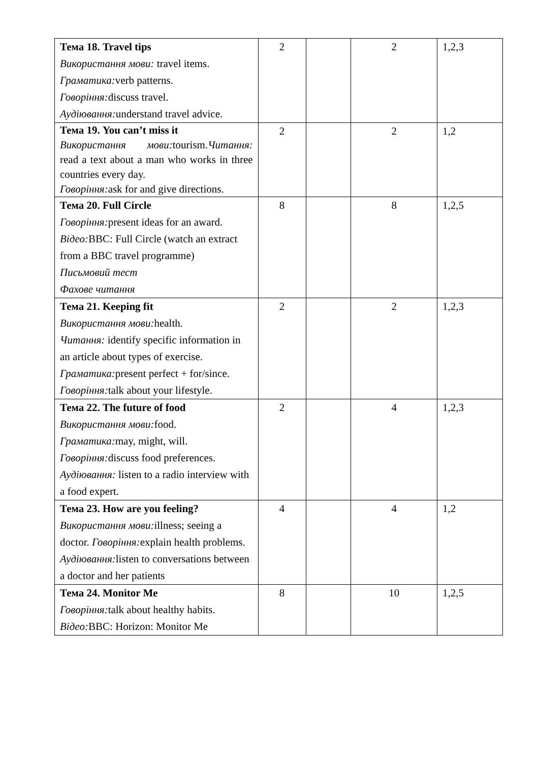| Тема 18. Travel tips Використання мови: travel items. Граматика: verb patterns. Говоріння: discuss travel. Аудіювання: understand travel advice. | 2 | | 2 | 1,2,3 |
| Тема 19. You can’t miss it Використання мови: tourism. Читання: read a text about a man who works in three countries every day. Говоріння: ask for and give directions. | 2 | | 2 | 1,2 |
| Тема 20. Full Circle Говоріння: present ideas for an award. Відео: BBC: Full Circle (watch an extract from a BBC travel programme) Письмовий тест Фахове читання | 8 | | 8 | 1,2,5 |
| Тема 21. Keeping fit Використання мови: health. Читання: identify specific information in an article about types of exercise. Граматика: present perfect + for/since. Говоріння: talk about your lifestyle. | 2 | | 2 | 1,2,3 |
| Тема 22. The future of food Використання мови: food. Граматика: may, might, will. Говоріння: discuss food preferences. Аудіювання: listen to a radio interview with a food expert. | 2 | | 4 | 1,2,3 |
| Тема 23. How are you feeling? Використання мови: illness; seeing a doctor. Говоріння: explain health problems. Аудіювання: listen to conversations between a doctor and her patients | 4 | | 4 | 1,2 |
| Тема 24. Monitor Me Говоріння: talk about healthy habits. Відео: BBC: Horizon: Monitor Me | 8 | | 10 | 1,2,5 |